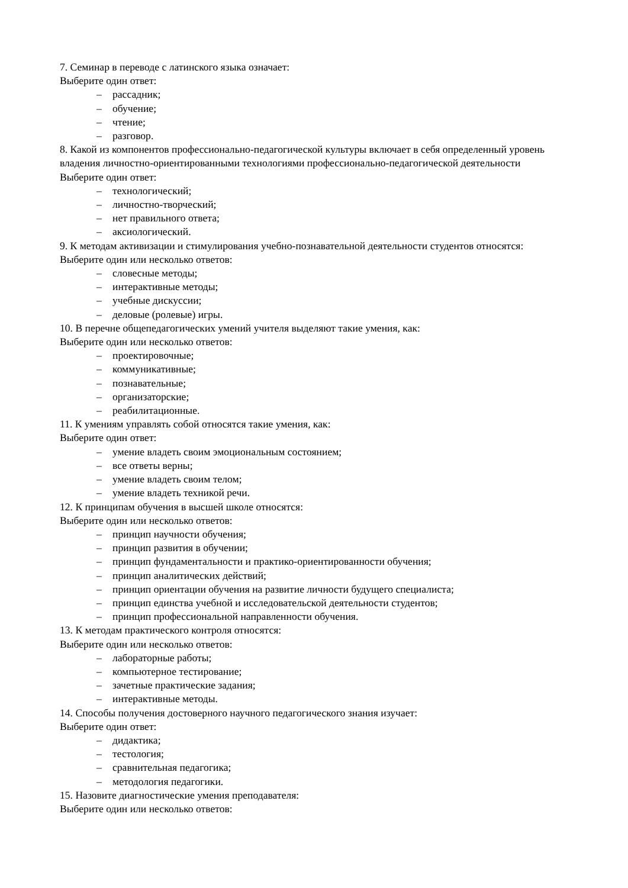7. Семинар в переводе с латинского языка означает:
Выберите один ответ:
– рассадник;
– обучение;
– чтение;
– разговор.
8. Какой из компонентов профессионально-педагогической культуры включает в себя определенный уровень владения личностно-ориентированными технологиями профессионально-педагогической деятельности
Выберите один ответ:
– технологический;
– личностно-творческий;
– нет правильного ответа;
– аксиологический.
9. К методам активизации и стимулирования учебно-познавательной деятельности студентов относятся:
Выберите один или несколько ответов:
– словесные методы;
– интерактивные методы;
– учебные дискуссии;
– деловые (ролевые) игры.
10. В перечне общепедагогических умений учителя выделяют такие умения, как:
Выберите один или несколько ответов:
– проектировочные;
– коммуникативные;
– познавательные;
– организаторские;
– реабилитационные.
11. К умениям управлять собой относятся такие умения, как:
Выберите один ответ:
– умение владеть своим эмоциональным состоянием;
– все ответы верны;
– умение владеть своим телом;
– умение владеть техникой речи.
12. К принципам обучения в высшей школе относятся:
Выберите один или несколько ответов:
– принцип научности обучения;
– принцип развития в обучении;
– принцип фундаментальности и практико-ориентированности обучения;
– принцип аналитических действий;
– принцип ориентации обучения на развитие личности будущего специалиста;
– принцип единства учебной и исследовательской деятельности студентов;
– принцип профессиональной направленности обучения.
13. К методам практического контроля относятся:
Выберите один или несколько ответов:
– лабораторные работы;
– компьютерное тестирование;
– зачетные практические задания;
– интерактивные методы.
14. Способы получения достоверного научного педагогического знания изучает:
Выберите один ответ:
– дидактика;
– тестология;
– сравнительная педагогика;
– методология педагогики.
15. Назовите диагностические умения преподавателя:
Выберите один или несколько ответов: